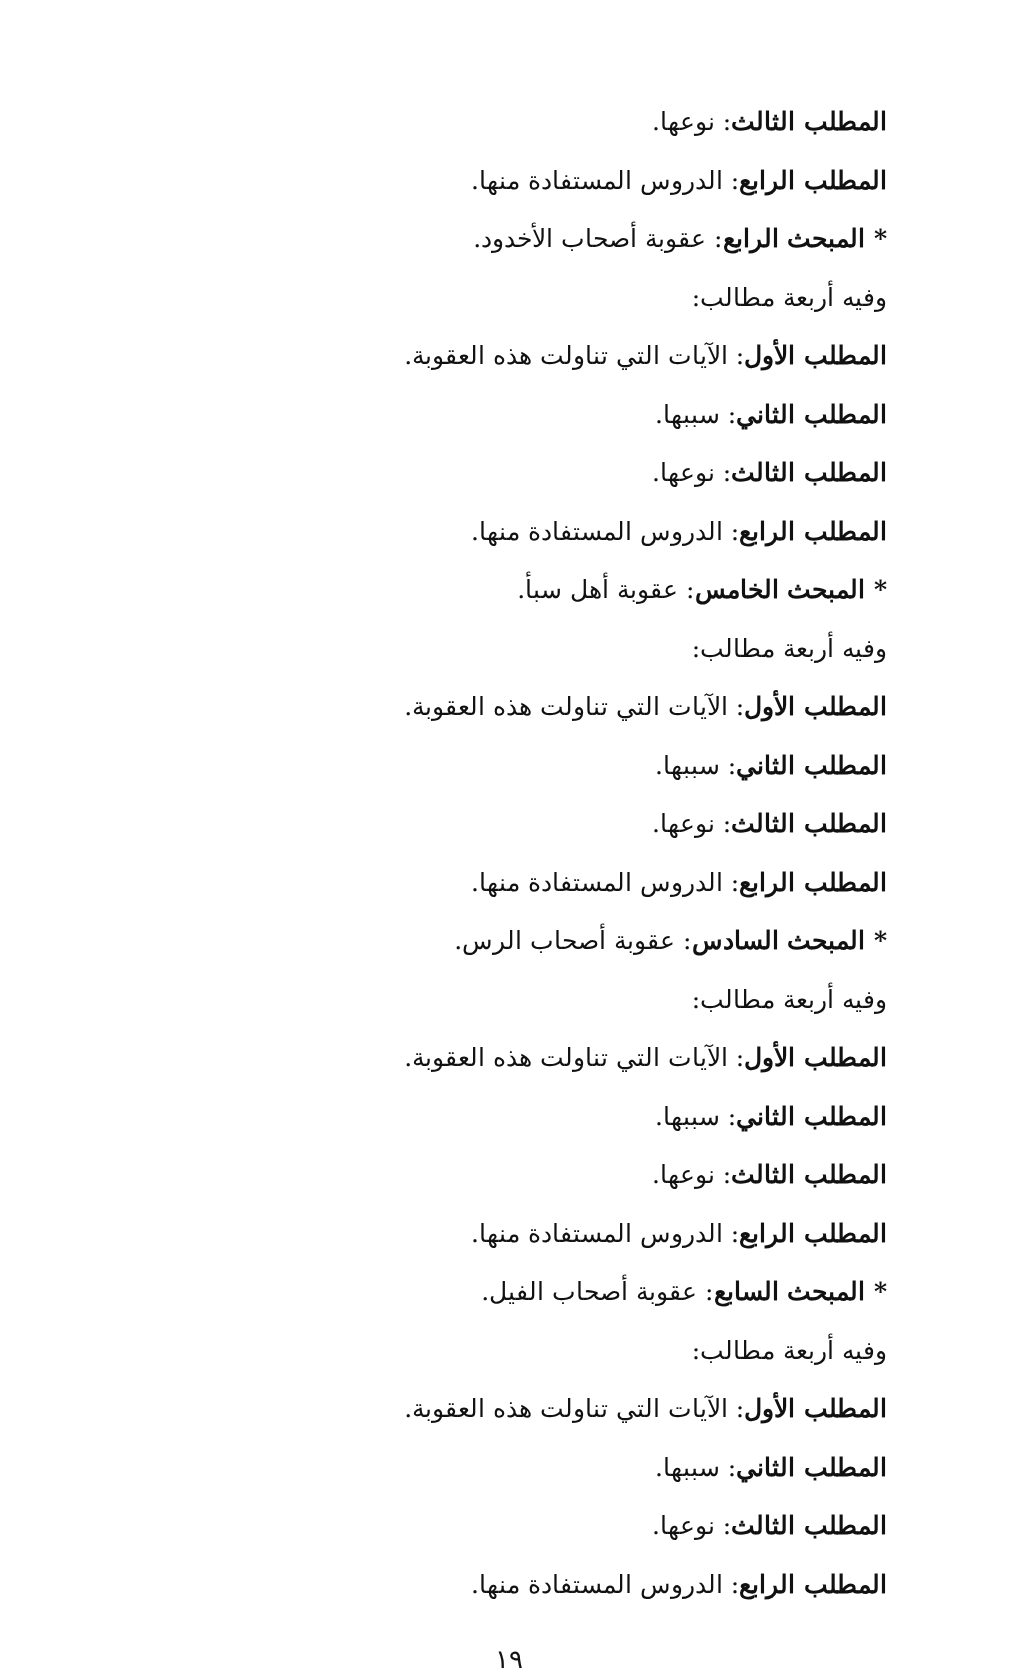المطلب الثالث: نوعها.
المطلب الرابع: الدروس المستفادة منها.
* المبحث الرابع: عقوبة أصحاب الأخدود.
وفيه أربعة مطالب:
المطلب الأول: الآيات التي تناولت هذه العقوبة.
المطلب الثاني: سببها.
المطلب الثالث: نوعها.
المطلب الرابع: الدروس المستفادة منها.
* المبحث الخامس: عقوبة أهل سبأ.
وفيه أربعة مطالب:
المطلب الأول: الآيات التي تناولت هذه العقوبة.
المطلب الثاني: سببها.
المطلب الثالث: نوعها.
المطلب الرابع: الدروس المستفادة منها.
* المبحث السادس: عقوبة أصحاب الرس.
وفيه أربعة مطالب:
المطلب الأول: الآيات التي تناولت هذه العقوبة.
المطلب الثاني: سببها.
المطلب الثالث: نوعها.
المطلب الرابع: الدروس المستفادة منها.
* المبحث السابع: عقوبة أصحاب الفيل.
وفيه أربعة مطالب:
المطلب الأول: الآيات التي تناولت هذه العقوبة.
المطلب الثاني: سببها.
المطلب الثالث: نوعها.
المطلب الرابع: الدروس المستفادة منها.
١٩